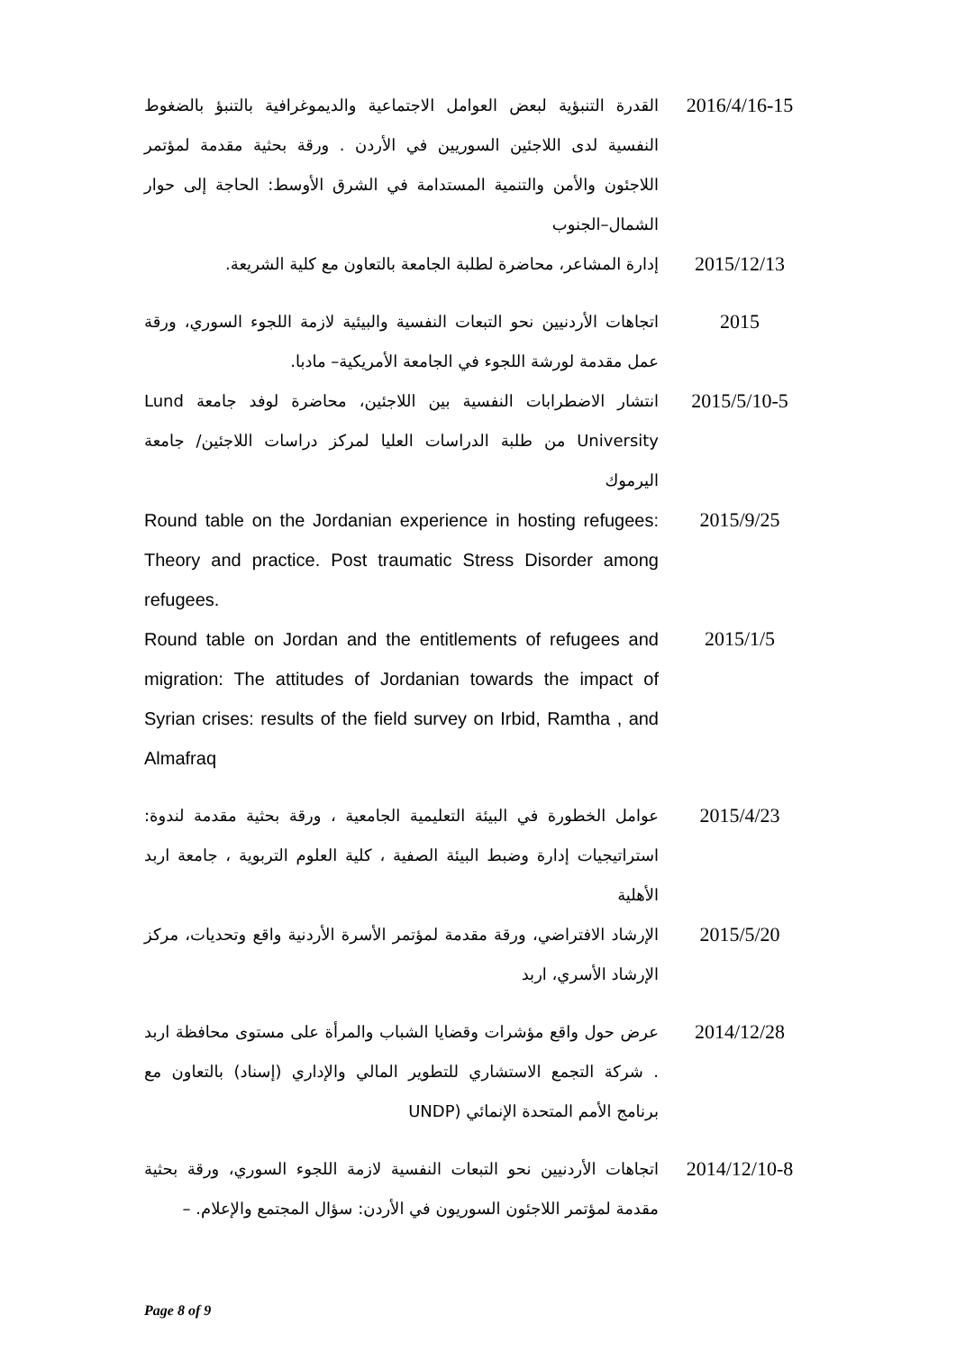2016/4/16-15
القدرة التنبؤية لبعض العوامل الاجتماعية والديموغرافية بالتنبؤ بالضغوط النفسية لدى اللاجئين السوريين في الأردن . ورقة بحثية مقدمة لمؤتمر اللاجئون والأمن والتنمية المستدامة في الشرق الأوسط: الحاجة إلى حوار الشمال–الجنوب
2015/12/13
إدارة المشاعر، محاضرة لطلبة الجامعة بالتعاون مع كلية الشريعة.
2015
اتجاهات الأردنيين نحو التبعات النفسية والبيئية لازمة اللجوء السوري، ورقة عمل مقدمة لورشة اللجوء في الجامعة الأمريكية– مادبا.
2015/5/10-5
انتشار الاضطرابات النفسية بين اللاجئين، محاضرة لوفد جامعة Lund University من طلبة الدراسات العليا لمركز دراسات اللاجئين/ جامعة اليرموك
2015/9/25 Round table on the Jordanian experience in hosting refugees: Theory and practice. Post traumatic Stress Disorder among refugees.
2015/1/5 Round table on Jordan and the entitlements of refugees and migration: The attitudes of Jordanian towards the impact of Syrian crises: results of the field survey on Irbid, Ramtha , and Almafraq
2015/4/23
عوامل الخطورة في البيئة التعليمية الجامعية ، ورقة بحثية مقدمة لندوة: استراتيجيات إدارة وضبط البيئة الصفية ، كلية العلوم التربوية ، جامعة اربد الأهلية
2015/5/20
الإرشاد الافتراضي، ورقة مقدمة لمؤتمر الأسرة الأردنية واقع وتحديات، مركز الإرشاد الأسري، اربد
2014/12/28
عرض حول واقع مؤشرات وقضايا الشباب والمرأة على مستوى محافظة اربد . شركة التجمع الاستشاري للتطوير المالي والإداري (إسناد) بالتعاون مع برنامج الأمم المتحدة الإنمائي (UNDP
2014/12/10-8
اتجاهات الأردنيين نحو التبعات النفسية لازمة اللجوء السوري، ورقة بحثية مقدمة لمؤتمر اللاجئون السوريون في الأردن: سؤال المجتمع والإعلام. –
Page 8 of 9